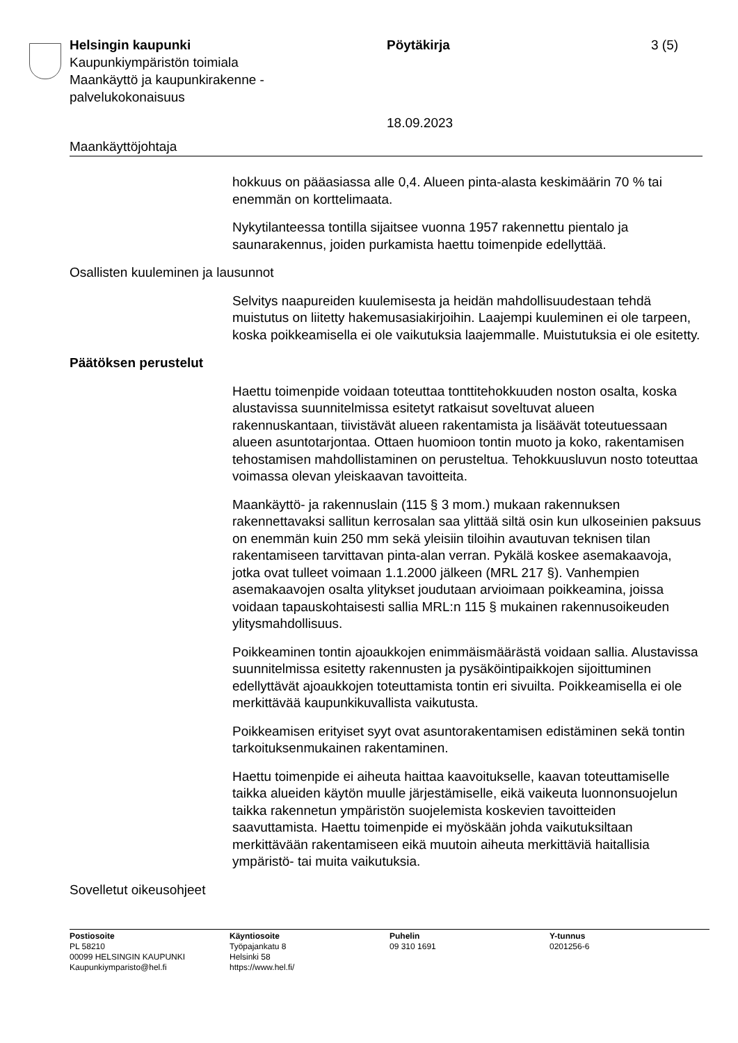Helsingin kaupunki Pöytäkirja 3 (5)
Kaupunkiympäristön toimiala
Maankäyttö ja kaupunkirakenne -
palvelukokonaisuus
18.09.2023
Maankäyttöjohtaja
hokkuus on pääasiassa alle 0,4. Alueen pinta-alasta keskimäärin 70 % tai enemmän on korttelimaata.
Nykytilanteessa tontilla sijaitsee vuonna 1957 rakennettu pientalo ja saunarakennus, joiden purkamista haettu toimenpide edellyttää.
Osallisten kuuleminen ja lausunnot
Selvitys naapureiden kuulemisesta ja heidän mahdollisuudestaan tehdä muistutus on liitetty hakemusasiakirjoihin. Laajempi kuuleminen ei ole tarpeen, koska poikkeamisella ei ole vaikutuksia laajemmalle. Muistutuksia ei ole esitetty.
Päätöksen perustelut
Haettu toimenpide voidaan toteuttaa tonttitehokkuuden noston osalta, koska alustavissa suunnitelmissa esitetyt ratkaisut soveltuvat alueen rakennuskantaan, tiivistävät alueen rakentamista ja lisäävät toteutuessaan alueen asuntotarjontaa. Ottaen huomioon tontin muoto ja koko, rakentamisen tehostamisen mahdollistaminen on perusteltua. Tehokkuusluvun nosto toteuttaa voimassa olevan yleiskaavan tavoitteita.
Maankäyttö- ja rakennuslain (115 § 3 mom.) mukaan rakennuksen rakennettavaksi sallitun kerrosalan saa ylittää siltä osin kun ulkoseinien paksuus on enemmän kuin 250 mm sekä yleisiin tiloihin avautuvan teknisen tilan rakentamiseen tarvittavan pinta-alan verran. Pykälä koskee asemakaavoja, jotka ovat tulleet voimaan 1.1.2000 jälkeen (MRL 217 §). Vanhempien asemakaavojen osalta ylitykset joudutaan arvioimaan poikkeamina, joissa voidaan tapauskohtaisesti sallia MRL:n 115 § mukainen rakennusoikeuden ylitysmahdollisuus.
Poikkeaminen tontin ajoaukkojen enimmäismäärästä voidaan sallia. Alustavissa suunnitelmissa esitetty rakennusten ja pysäköintipaikkojen sijoittuminen edellyttävät ajoaukkojen toteuttamista tontin eri sivuilta. Poikkeamisella ei ole merkittävää kaupunkikuvallista vaikutusta.
Poikkeamisen erityiset syyt ovat asuntorakentamisen edistäminen sekä tontin tarkoituksenmukainen rakentaminen.
Haettu toimenpide ei aiheuta haittaa kaavoitukselle, kaavan toteuttamiselle taikka alueiden käytön muulle järjestämiselle, eikä vaikeuta luonnonsuojelun taikka rakennetun ympäristön suojelemista koskevien tavoitteiden saavuttamista. Haettu toimenpide ei myöskään johda vaikutuksiltaan merkittävään rakentamiseen eikä muutoin aiheuta merkittäviä haitallisia ympäristö- tai muita vaikutuksia.
Sovelletut oikeusohjeet
Postiosoite
PL 58210
00099 HELSINGIN KAUPUNKI
Kaupunkiymparisto@hel.fi
Käyntiosoite
Työpajankatu 8
Helsinki 58
https://www.hel.fi/
Puhelin
09 310 1691
Y-tunnus
0201256-6